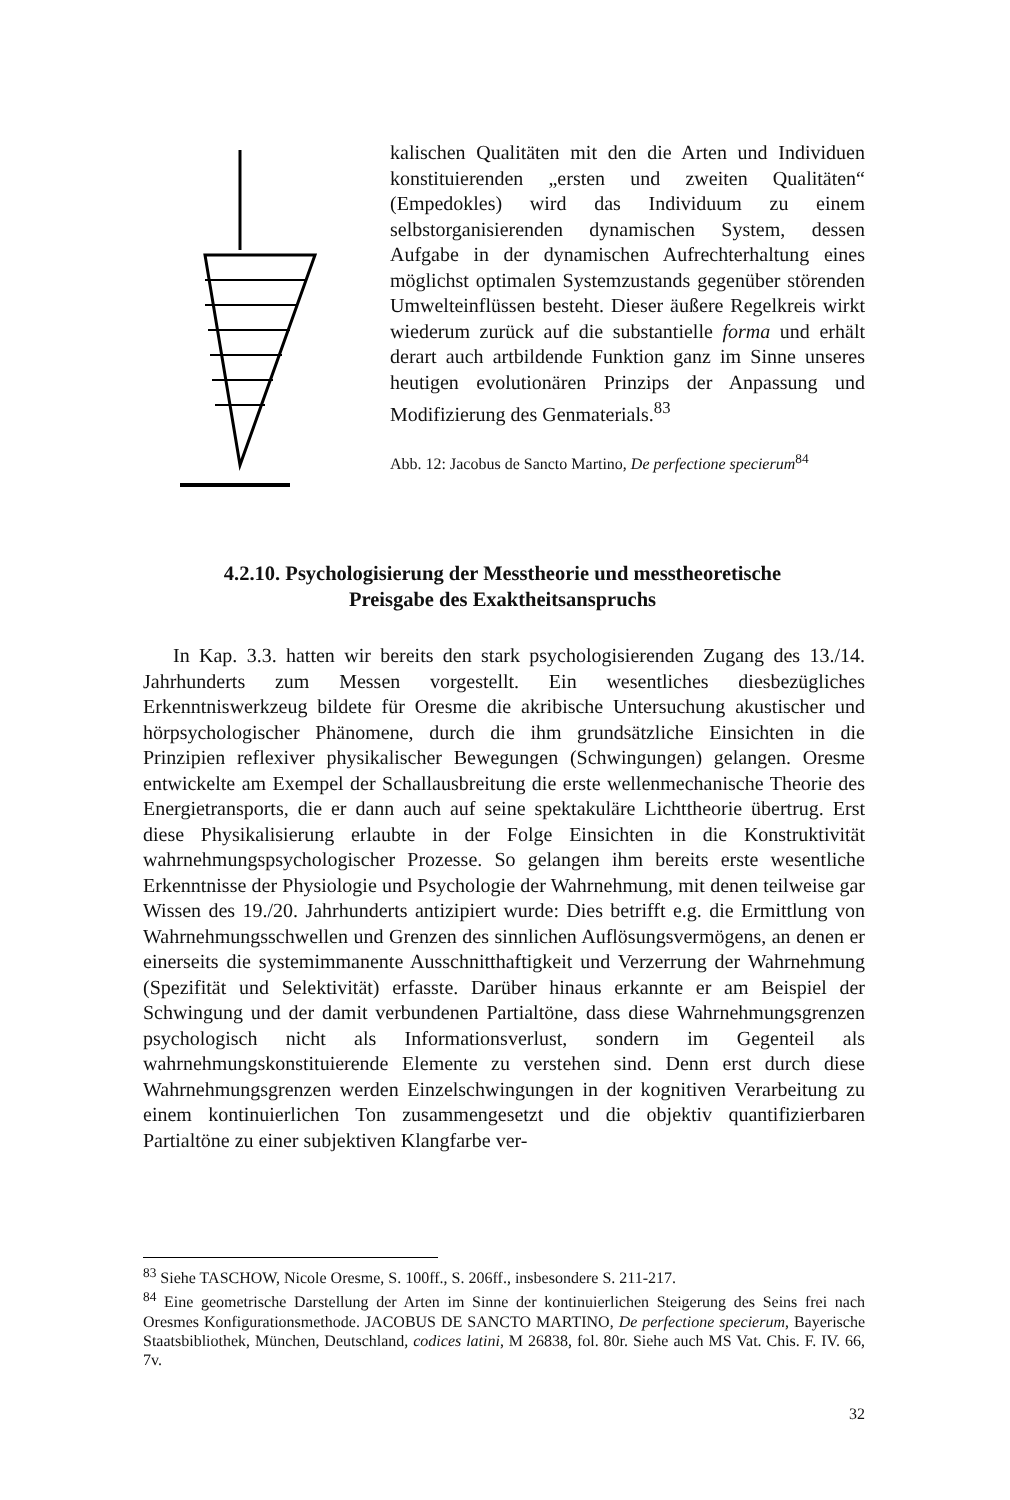kalischen Qualitäten mit den die Arten und Individuen konstituierenden „ersten und zweiten Qualitäten“ (Empedokles) wird das Individuum zu einem selbstorganisierenden dynamischen System, dessen Aufgabe in der dynamischen Aufrechterhaltung eines möglichst optimalen Systemzustands gegenüber störenden Umwelteinflüssen besteht. Dieser äußere Regelkreis wirkt wiederum zurück auf die substantielle forma und erhält derart auch artbildende Funktion ganz im Sinne unseres heutigen evolutionären Prinzips der Anpassung und Modifizierung des Genmaterials.<sup>83</sup>
Abb. 12: Jacobus de Sancto Martino, De perfectione specierum<sup>84</sup>
4.2.10. Psychologisierung der Messtheorie und messtheoretische
Preisgabe des Exaktheitsanspruchs
In Kap. 3.3. hatten wir bereits den stark psychologisierenden Zugang des 13./14. Jahrhunderts zum Messen vorgestellt. Ein wesentliches diesbezügliches Erkenntniswerkzeug bildete für Oresme die akribische Untersuchung akustischer und hörpsychologischer Phänomene, durch die ihm grundsätzliche Einsichten in die Prinzipien reflexiver physikalischer Bewegungen (Schwingungen) gelangen. Oresme entwickelte am Exempel der Schallausbreitung die erste wellenmechanische Theorie des Energietransports, die er dann auch auf seine spektakuläre Lichttheorie übertrug. Erst diese Physikalisierung erlaubte in der Folge Einsichten in die Konstruktivität wahrnehmungspsychologischer Prozesse. So gelangen ihm bereits erste wesentliche Erkenntnisse der Physiologie und Psychologie der Wahrnehmung, mit denen teilweise gar Wissen des 19./20. Jahrhunderts antizipiert wurde: Dies betrifft e.g. die Ermittlung von Wahrnehmungsschwellen und Grenzen des sinnlichen Auflösungsvermögens, an denen er einerseits die systemimmanente Ausschnitthaftigkeit und Verzerrung der Wahrnehmung (Spezifität und Selektivität) erfasste. Darüber hinaus erkannte er am Beispiel der Schwingung und der damit verbundenen Partialtöne, dass diese Wahrnehmungsgrenzen psychologisch nicht als Informationsverlust, sondern im Gegenteil als wahrnehmungskonstituierende Elemente zu verstehen sind. Denn erst durch diese Wahrnehmungsgrenzen werden Einzelschwingungen in der kognitiven Verarbeitung zu einem kontinuierlichen Ton zusammengesetzt und die objektiv quantifizierbaren Partialtöne zu einer subjektiven Klangfarbe ver-
<sup>83</sup> Siehe TASCHOW, Nicole Oresme, S. 100ff., S. 206ff., insbesondere S. 211-217.
<sup>84</sup> Eine geometrische Darstellung der Arten im Sinne der kontinuierlichen Steigerung des Seins frei nach Oresmes Konfigurationsmethode. JACOBUS DE SANCTO MARTINO, De perfectione specierum, Bayerische Staatsbibliothek, München, Deutschland, codices latini, M 26838, fol. 80r. Siehe auch MS Vat. Chis. F. IV. 66, 7v.
32